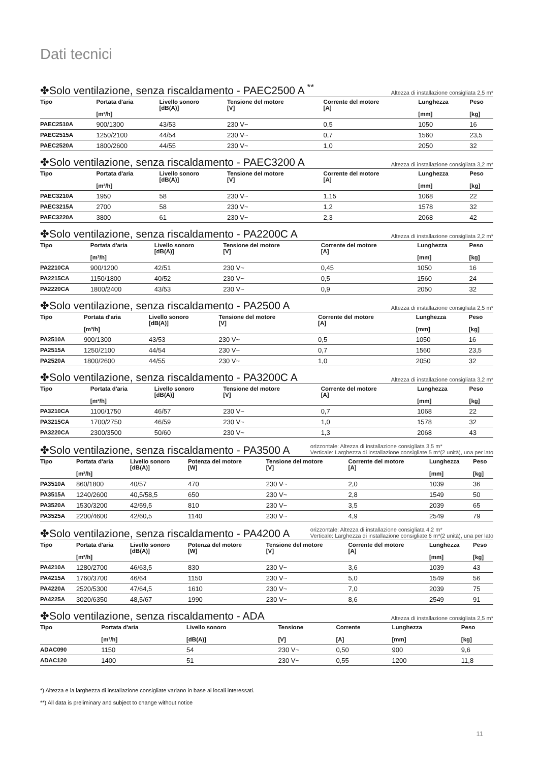Dati tecnici
✤Solo ventilazione, senza riscaldamento - PAEC2500 A <sup>**</sup>
Altezza di installazione consigliata 2,5 m*
| Tipo | Portata d'aria [m³/h] | Livello sonoro [dB(A)] | Tensione del motore [V] | Corrente del motore [A] | Lunghezza [mm] | Peso [kg] |
| --- | --- | --- | --- | --- | --- | --- |
| PAEC2510A | 900/1300 | 43/53 | 230 V~ | 0,5 | 1050 | 16 |
| PAEC2515A | 1250/2100 | 44/54 | 230 V~ | 0,7 | 1560 | 23,5 |
| PAEC2520A | 1800/2600 | 44/55 | 230 V~ | 1,0 | 2050 | 32 |
✤Solo ventilazione, senza riscaldamento - PAEC3200 A
Altezza di installazione consigliata 3,2 m*
| Tipo | Portata d'aria [m³/h] | Livello sonoro [dB(A)] | Tensione del motore [V] | Corrente del motore [A] | Lunghezza [mm] | Peso [kg] |
| --- | --- | --- | --- | --- | --- | --- |
| PAEC3210A | 1950 | 58 | 230 V~ | 1,15 | 1068 | 22 |
| PAEC3215A | 2700 | 58 | 230 V~ | 1,2 | 1578 | 32 |
| PAEC3220A | 3800 | 61 | 230 V~ | 2,3 | 2068 | 42 |
✤Solo ventilazione, senza riscaldamento - PA2200C A
Altezza di installazione consigliata 2,2 m*
| Tipo | Portata d'aria [m³/h] | Livello sonoro [dB(A)] | Tensione del motore [V] | Corrente del motore [A] | Lunghezza [mm] | Peso [kg] |
| --- | --- | --- | --- | --- | --- | --- |
| PA2210CA | 900/1200 | 42/51 | 230 V~ | 0,45 | 1050 | 16 |
| PA2215CA | 1150/1800 | 40/52 | 230 V~ | 0,5 | 1560 | 24 |
| PA2220CA | 1800/2400 | 43/53 | 230 V~ | 0,9 | 2050 | 32 |
✤Solo ventilazione, senza riscaldamento - PA2500 A
Altezza di installazione consigliata 2,5 m*
| Tipo | Portata d'aria [m³/h] | Livello sonoro [dB(A)] | Tensione del motore [V] | Corrente del motore [A] | Lunghezza [mm] | Peso [kg] |
| --- | --- | --- | --- | --- | --- | --- |
| PA2510A | 900/1300 | 43/53 | 230 V~ | 0,5 | 1050 | 16 |
| PA2515A | 1250/2100 | 44/54 | 230 V~ | 0,7 | 1560 | 23,5 |
| PA2520A | 1800/2600 | 44/55 | 230 V~ | 1,0 | 2050 | 32 |
✤Solo ventilazione, senza riscaldamento - PA3200C A
Altezza di installazione consigliata 3,2 m*
| Tipo | Portata d'aria [m³/h] | Livello sonoro [dB(A)] | Tensione del motore [V] | Corrente del motore [A] | Lunghezza [mm] | Peso [kg] |
| --- | --- | --- | --- | --- | --- | --- |
| PA3210CA | 1100/1750 | 46/57 | 230 V~ | 0,7 | 1068 | 22 |
| PA3215CA | 1700/2750 | 46/59 | 230 V~ | 1,0 | 1578 | 32 |
| PA3220CA | 2300/3500 | 50/60 | 230 V~ | 1,3 | 2068 | 43 |
✤Solo ventilazione, senza riscaldamento - PA3500 A
orizzontale: Altezza di installazione consigliata 3,5 m*
Verticale: Larghezza di installazione consigliate 5 m*(2 unità), una per lato
| Tipo | Portata d'aria [m³/h] | Livello sonoro [dB(A)] | Potenza del motore [W] | Tensione del motore [V] | Corrente del motore [A] | Lunghezza [mm] | Peso [kg] |
| --- | --- | --- | --- | --- | --- | --- | --- |
| PA3510A | 860/1800 | 40/57 | 470 | 230 V~ | 2,0 | 1039 | 36 |
| PA3515A | 1240/2600 | 40,5/58,5 | 650 | 230 V~ | 2,8 | 1549 | 50 |
| PA3520A | 1530/3200 | 42/59,5 | 810 | 230 V~ | 3,5 | 2039 | 65 |
| PA3525A | 2200/4600 | 42/60,5 | 1140 | 230 V~ | 4,9 | 2549 | 79 |
✤Solo ventilazione, senza riscaldamento - PA4200 A
orizzontale: Altezza di installazione consigliata 4,2 m*
Verticale: Larghezza di installazione consigliate 6 m*(2 unità), una per lato
| Tipo | Portata d'aria [m³/h] | Livello sonoro [dB(A)] | Potenza del motore [W] | Tensione del motore [V] | Corrente del motore [A] | Lunghezza [mm] | Peso [kg] |
| --- | --- | --- | --- | --- | --- | --- | --- |
| PA4210A | 1280/2700 | 46/63,5 | 830 | 230 V~ | 3,6 | 1039 | 43 |
| PA4215A | 1760/3700 | 46/64 | 1150 | 230 V~ | 5,0 | 1549 | 56 |
| PA4220A | 2520/5300 | 47/64,5 | 1610 | 230 V~ | 7,0 | 2039 | 75 |
| PA4225A | 3020/6350 | 48,5/67 | 1990 | 230 V~ | 8,6 | 2549 | 91 |
✤Solo ventilazione, senza riscaldamento - ADA
Altezza di installazione consigliata 2,5 m*
| Tipo | Portata d'aria [m³/h] | Livello sonoro [dB(A)] | Tensione [V] | Corrente [A] | Lunghezza [mm] | Peso [kg] |
| --- | --- | --- | --- | --- | --- | --- |
| ADAC090 | 1150 | 54 | 230 V~ | 0,50 | 900 | 9,6 |
| ADAC120 | 1400 | 51 | 230 V~ | 0,55 | 1200 | 11,8 |
*) Altezza e la larghezza di installazione consigliate variano in base ai locali interessati.
**) All data is preliminary and subject to change without notice
11